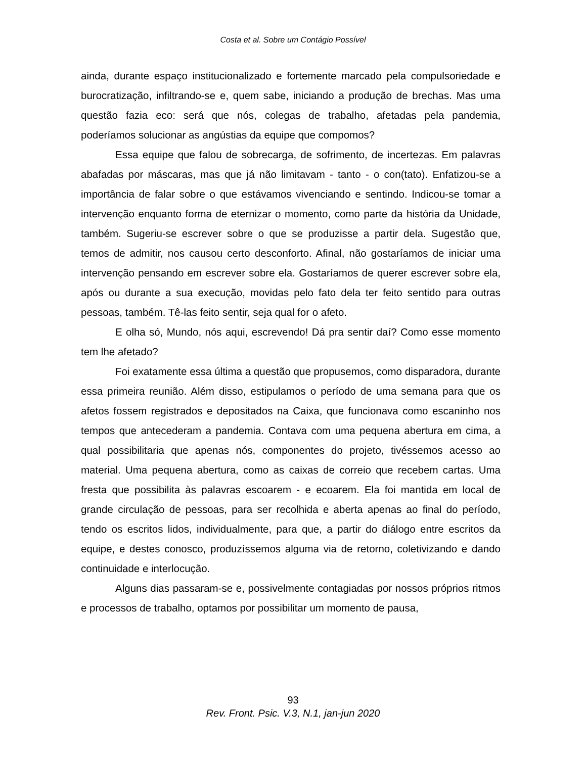Costa et al. Sobre um Contágio Possível
ainda, durante espaço institucionalizado e fortemente marcado pela compulsoriedade e burocratização, infiltrando-se e, quem sabe, iniciando a produção de brechas. Mas uma questão fazia eco: será que nós, colegas de trabalho, afetadas pela pandemia, poderíamos solucionar as angústias da equipe que compomos?
Essa equipe que falou de sobrecarga, de sofrimento, de incertezas. Em palavras abafadas por máscaras, mas que já não limitavam - tanto - o con(tato). Enfatizou-se a importância de falar sobre o que estávamos vivenciando e sentindo. Indicou-se tomar a intervenção enquanto forma de eternizar o momento, como parte da história da Unidade, também. Sugeriu-se escrever sobre o que se produzisse a partir dela. Sugestão que, temos de admitir, nos causou certo desconforto. Afinal, não gostaríamos de iniciar uma intervenção pensando em escrever sobre ela. Gostaríamos de querer escrever sobre ela, após ou durante a sua execução, movidas pelo fato dela ter feito sentido para outras pessoas, também. Tê-las feito sentir, seja qual for o afeto.
E olha só, Mundo, nós aqui, escrevendo! Dá pra sentir daí? Como esse momento tem lhe afetado?
Foi exatamente essa última a questão que propusemos, como disparadora, durante essa primeira reunião. Além disso, estipulamos o período de uma semana para que os afetos fossem registrados e depositados na Caixa, que funcionava como escaninho nos tempos que antecederam a pandemia. Contava com uma pequena abertura em cima, a qual possibilitaria que apenas nós, componentes do projeto, tivéssemos acesso ao material. Uma pequena abertura, como as caixas de correio que recebem cartas. Uma fresta que possibilita às palavras escoarem - e ecoarem. Ela foi mantida em local de grande circulação de pessoas, para ser recolhida e aberta apenas ao final do período, tendo os escritos lidos, individualmente, para que, a partir do diálogo entre escritos da equipe, e destes conosco, produzíssemos alguma via de retorno, coletivizando e dando continuidade e interlocução.
Alguns dias passaram-se e, possivelmente contagiadas por nossos próprios ritmos e processos de trabalho, optamos por possibilitar um momento de pausa,
93
Rev. Front. Psic. V.3, N.1, jan-jun 2020